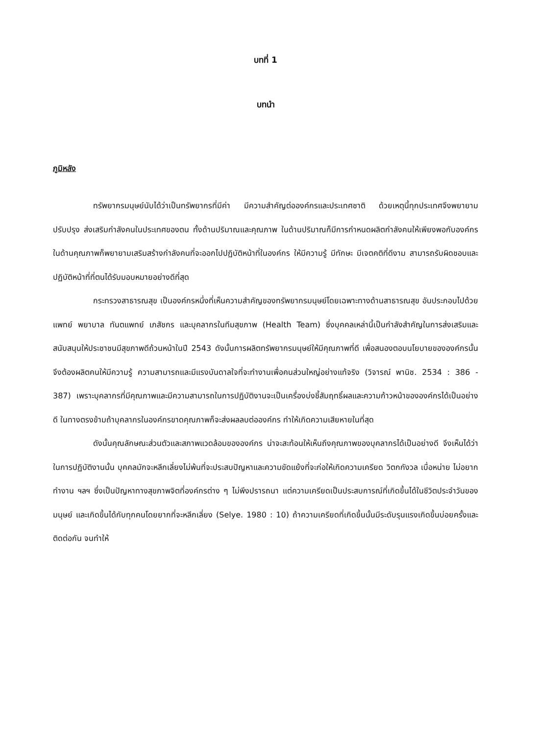บทที่ 1
บทนำ
ภูมิหลัง
ทรัพยากรมนุษย์นับได้ว่าเป็นทรัพยากรที่มีค่า มีความสำคัญต่อองค์กรและประเทศชาติ ด้วยเหตุนี้ทุกประเทศจึงพยายามปรับปรุง ส่งเสริมกำลังคนในประเทศของตน ทั้งด้านปริมาณและคุณภาพ ในด้านปริมาณก็มีการกำหนดผลิตกำลังคนให้เพียงพอกับองค์กร ในด้านคุณภาพก็พยายามเสริมสร้างกำลังคนที่จะออกไปปฏิบัติหน้าที่ในองค์กร ให้มีความรู้ มีทักษะ มีเจตคติที่ดีงาม สามารถรับผิดชอบและปฏิบัติหน้าที่ที่ตนได้รับมอบหมายอย่างดีที่สุด
กระทรวงสาธารณสุข เป็นองค์กรหนึ่งที่เห็นความสำคัญของทรัพยากรมนุษย์โดยเฉพาะทางด้านสาธารณสุข อันประกอบไปด้วยแพทย์ พยาบาล ทันตแพทย์ เภสัชกร และบุคลากรในทีมสุขภาพ (Health Team) ซึ่งบุคคลเหล่านี้เป็นกำลังสำคัญในการส่งเสริมและสนับสนุนให้ประชาชนมีสุขภาพดีถ้วนหน้าในปี 2543 ดังนั้นการผลิตทรัพยากรมนุษย์ให้มีคุณภาพที่ดี เพื่อสนองตอบนโยบายขององค์กรนั้น จึงต้องผลิตคนให้มีความรู้ ความสามารถและมีแรงบันดาลใจที่จะทำงานเพื่อคนส่วนใหญ่อย่างแท้จริง (วิจารณ์ พานิช. 2534 : 386 - 387) เพราะบุคลากรที่มีคุณภาพและมีความสามารถในการปฏิบัติงานจะเป็นเครื่องบ่งชี้สัมฤทธิ์ผลและความก้าวหน้าขององค์กรได้เป็นอย่างดี ในทางตรงข้ามถ้าบุคลากรในองค์กรขาดคุณภาพก็จะส่งผลลบต่อองค์กร ทำให้เกิดความเสียหายในที่สุด
ดังนั้นคุณลักษณะส่วนตัวและสภาพแวดล้อมขององค์กร น่าจะสะท้อนให้เห็นถึงคุณภาพของบุคลากรได้เป็นอย่างดี จึงเห็นได้ว่าในการปฏิบัติงานนั้น บุคคลมักจะหลีกเลี่ยงไม่พ้นที่จะประสบปัญหาและความขัดแย้งที่จะก่อให้เกิดความเครียด วิตกกังวล เบื่อหน่าย ไม่อยากทำงาน ฯลฯ ซึ่งเป็นปัญหาทางสุขภาพจิตที่องค์กรต่าง ๆ ไม่พึงปรารถนา แต่ความเครียดเป็นประสบการณ์ที่เกิดขึ้นได้ในชีวิตประจำวันของมนุษย์ และเกิดขึ้นได้กับทุกคนโดยยากที่จะหลีกเลี่ยง (Selye. 1980 : 10) ถ้าความเครียดที่เกิดขึ้นนั้นมีระดับรุนแรงเกิดขึ้นบ่อยครั้งและติดต่อกัน จนทำให้